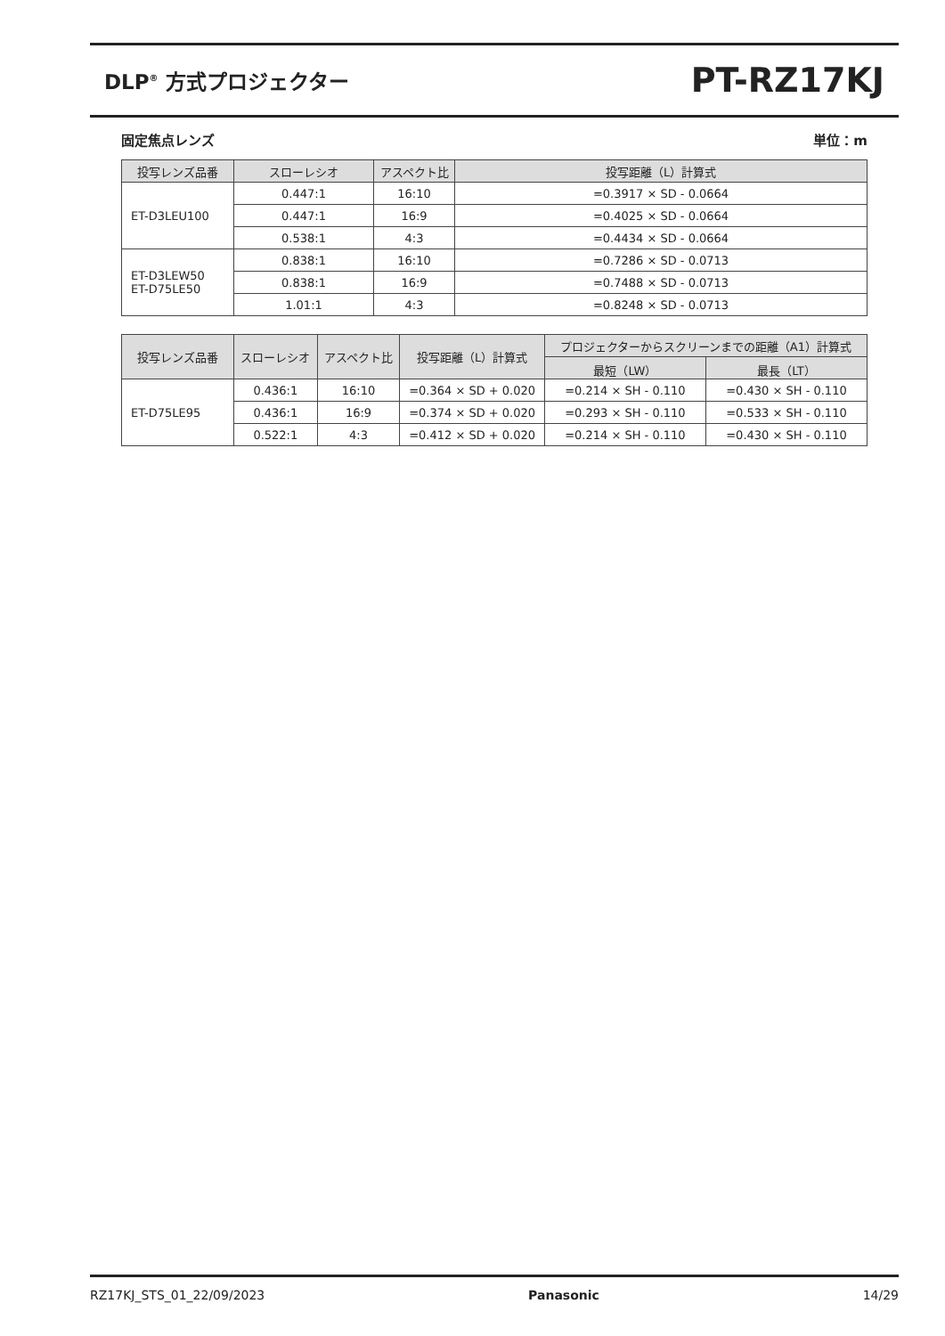DLP<sup>®</sup> 方式プロジェクター
PT-RZ17KJ
固定焦点レンズ 単位：m
| 投写レンズ品番 | スローレシオ | アスペクト比 | 投写距離（L）計算式 |
| --- | --- | --- | --- |
| ET-D3LEU100 | 0.447:1 | 16:10 | =0.3917 × SD - 0.0664 |
| | 0.447:1 | 16:9 | =0.4025 × SD - 0.0664 |
| | 0.538:1 | 4:3 | =0.4434 × SD - 0.0664 |
| ET-D3LEW50 ET-D75LE50 | 0.838:1 | 16:10 | =0.7286 × SD - 0.0713 |
| | 0.838:1 | 16:9 | =0.7488 × SD - 0.0713 |
| | 1.01:1 | 4:3 | =0.8248 × SD - 0.0713 |
| 投写レンズ品番 | スローレシオ | アスペクト比 | 投写距離（L）計算式 | プロジェクターからスクリーンまでの距離（A1）計算式 | |
| --- | --- | --- | --- | --- | --- |
| | | | | 最短（LW） | 最長（LT） |
| ET-D75LE95 | 0.436:1 | 16:10 | =0.364 × SD + 0.020 | =0.214 × SH - 0.110 | =0.430 × SH - 0.110 |
| | 0.436:1 | 16:9 | =0.374 × SD + 0.020 | =0.293 × SH - 0.110 | =0.533 × SH - 0.110 |
| | 0.522:1 | 4:3 | =0.412 × SD + 0.020 | =0.214 × SH - 0.110 | =0.430 × SH - 0.110 |
RZ17KJ_STS_01_22/09/2023 Panasonic 14/29